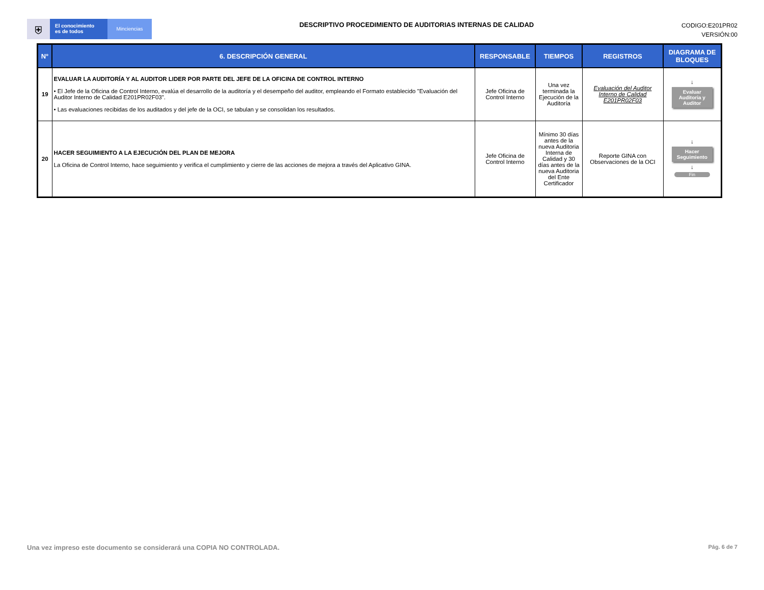⛨
El conocimiento
es de todos
Minciencias
DESCRIPTIVO PROCEDIMIENTO DE AUDITORIAS INTERNAS DE CALIDAD
CODIGO:E201PR02
VERSIÓN:00
| N° | 6. DESCRIPCIÓN GENERAL | RESPONSABLE | TIEMPOS | REGISTROS | DIAGRAMA DE BLOQUES |
| --- | --- | --- | --- | --- | --- |
| 19 | EVALUAR LA AUDITORÍA Y AL AUDITOR LIDER POR PARTE DEL JEFE DE LA OFICINA DE CONTROL INTERNO • El Jefe de la Oficina de Control Interno, evalúa el desarrollo de la auditoría y el desempeño del auditor, empleando el Formato establecido "Evaluación del Auditor Interno de Calidad E201PR02F03". • Las evaluaciones recibidas de los auditados y del jefe de la OCI, se tabulan y se consolidan los resultados. | Jefe Oficina de Control Interno | Una vez terminada la Ejecución de la Auditoría | Evaluación del Auditor Interno de Calidad E201PR02F03 | ↓ Evaluar Auditoria y Auditor |
| 20 | HACER SEGUIMIENTO A LA EJECUCIÓN DEL PLAN DE MEJORA La Oficina de Control Interno, hace seguimiento y verifica el cumplimiento y cierre de las acciones de mejora a través del Aplicativo GINA. | Jefe Oficina de Control Interno | Mínimo 30 días antes de la nueva Auditoria Interna de Calidad y 30 días antes de la nueva Auditoria del Ente Certificador | Reporte GINA con Observaciones de la OCI | ↓ Hacer Seguimiento ↓ Fin |
Una vez impreso este documento se considerará una COPIA NO CONTROLADA. Pág. 6 de 7